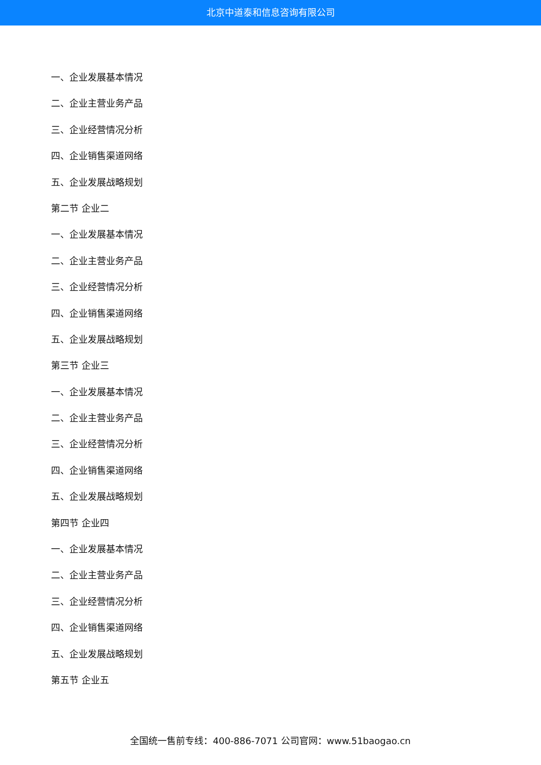北京中道泰和信息咨询有限公司
一、企业发展基本情况
二、企业主营业务产品
三、企业经营情况分析
四、企业销售渠道网络
五、企业发展战略规划
第二节 企业二
一、企业发展基本情况
二、企业主营业务产品
三、企业经营情况分析
四、企业销售渠道网络
五、企业发展战略规划
第三节 企业三
一、企业发展基本情况
二、企业主营业务产品
三、企业经营情况分析
四、企业销售渠道网络
五、企业发展战略规划
第四节 企业四
一、企业发展基本情况
二、企业主营业务产品
三、企业经营情况分析
四、企业销售渠道网络
五、企业发展战略规划
第五节 企业五
全国统一售前专线：400-886-7071 公司官网：www.51baogao.cn